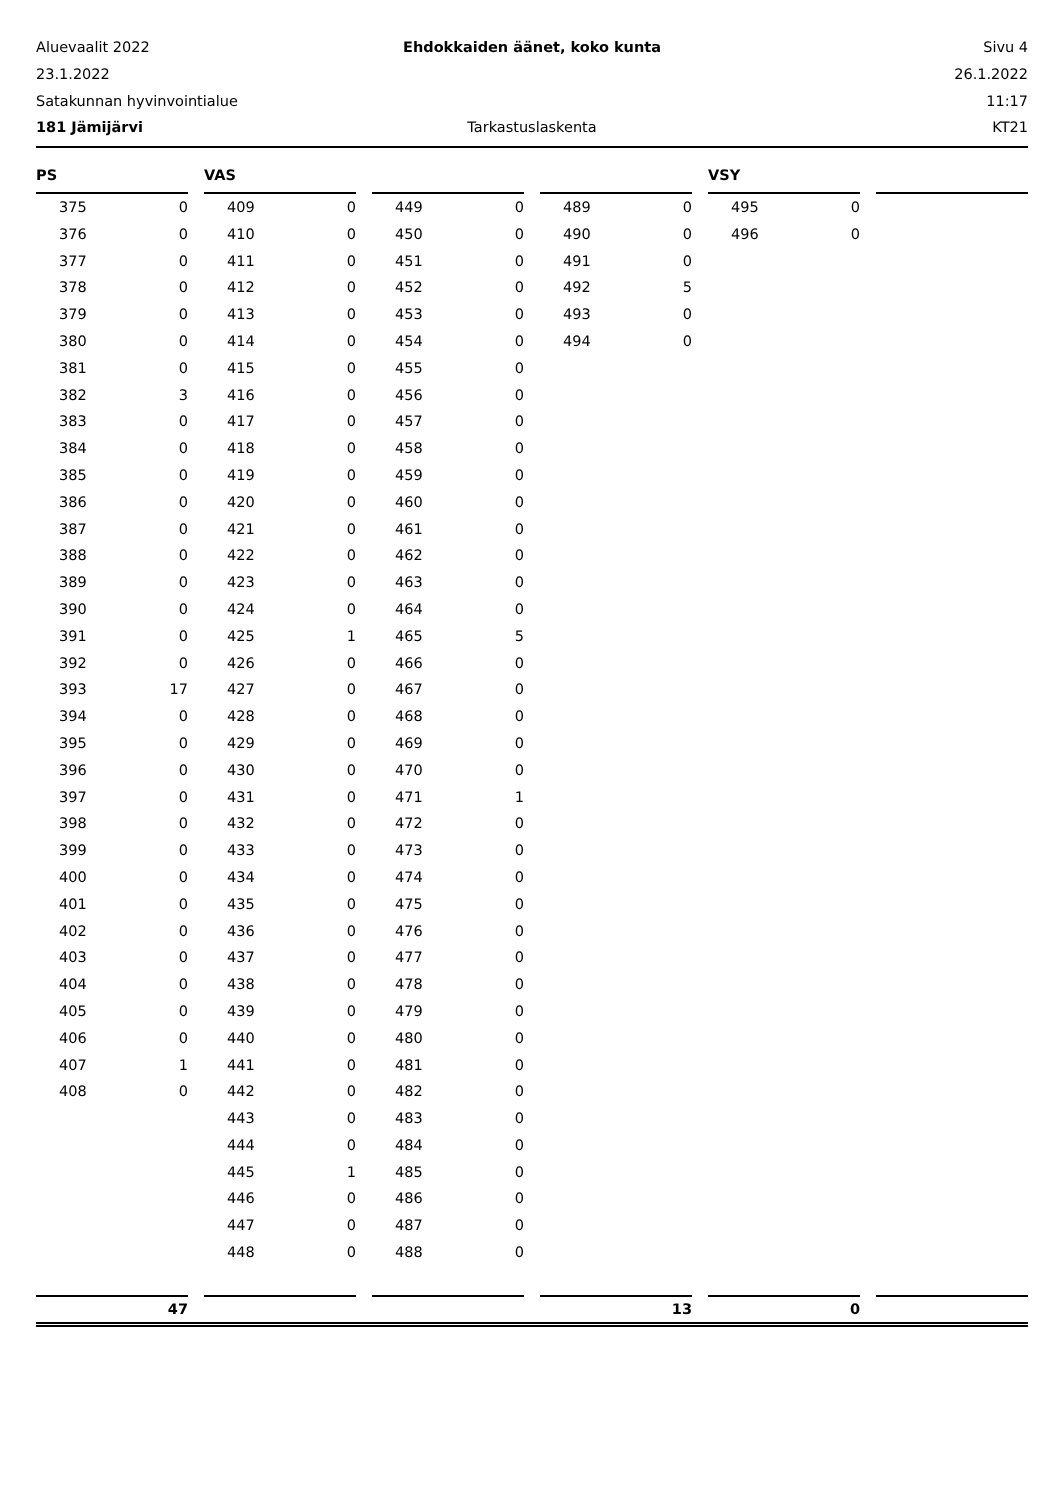Aluevaalit 2022 Ehdokkaiden äänet, koko kunta Sivu 4
23.1.2022 26.1.2022
Satakunnan hyvinvointialue 11:17
181 Jämijärvi Tarkastuslaskenta KT21
PS
| 375 | 0 |
| 376 | 0 |
| 377 | 0 |
| 378 | 0 |
| 379 | 0 |
| 380 | 0 |
| 381 | 0 |
| 382 | 3 |
| 383 | 0 |
| 384 | 0 |
| 385 | 0 |
| 386 | 0 |
| 387 | 0 |
| 388 | 0 |
| 389 | 0 |
| 390 | 0 |
| 391 | 0 |
| 392 | 0 |
| 393 | 17 |
| 394 | 0 |
| 395 | 0 |
| 396 | 0 |
| 397 | 0 |
| 398 | 0 |
| 399 | 0 |
| 400 | 0 |
| 401 | 0 |
| 402 | 0 |
| 403 | 0 |
| 404 | 0 |
| 405 | 0 |
| 406 | 0 |
| 407 | 1 |
| 408 | 0 |
VAS
| 409 | 0 |
| 410 | 0 |
| 411 | 0 |
| 412 | 0 |
| 413 | 0 |
| 414 | 0 |
| 415 | 0 |
| 416 | 0 |
| 417 | 0 |
| 418 | 0 |
| 419 | 0 |
| 420 | 0 |
| 421 | 0 |
| 422 | 0 |
| 423 | 0 |
| 424 | 0 |
| 425 | 1 |
| 426 | 0 |
| 427 | 0 |
| 428 | 0 |
| 429 | 0 |
| 430 | 0 |
| 431 | 0 |
| 432 | 0 |
| 433 | 0 |
| 434 | 0 |
| 435 | 0 |
| 436 | 0 |
| 437 | 0 |
| 438 | 0 |
| 439 | 0 |
| 440 | 0 |
| 441 | 0 |
| 442 | 0 |
| 443 | 0 |
| 444 | 0 |
| 445 | 1 |
| 446 | 0 |
| 447 | 0 |
| 448 | 0 |
| 449 | 0 |
| 450 | 0 |
| 451 | 0 |
| 452 | 0 |
| 453 | 0 |
| 454 | 0 |
| 455 | 0 |
| 456 | 0 |
| 457 | 0 |
| 458 | 0 |
| 459 | 0 |
| 460 | 0 |
| 461 | 0 |
| 462 | 0 |
| 463 | 0 |
| 464 | 0 |
| 465 | 5 |
| 466 | 0 |
| 467 | 0 |
| 468 | 0 |
| 469 | 0 |
| 470 | 0 |
| 471 | 1 |
| 472 | 0 |
| 473 | 0 |
| 474 | 0 |
| 475 | 0 |
| 476 | 0 |
| 477 | 0 |
| 478 | 0 |
| 479 | 0 |
| 480 | 0 |
| 481 | 0 |
| 482 | 0 |
| 483 | 0 |
| 484 | 0 |
| 485 | 0 |
| 486 | 0 |
| 487 | 0 |
| 488 | 0 |
| 489 | 0 |
| 490 | 0 |
| 491 | 0 |
| 492 | 5 |
| 493 | 0 |
| 494 | 0 |
VSY
| 495 | 0 |
| 496 | 0 |
47 13 0